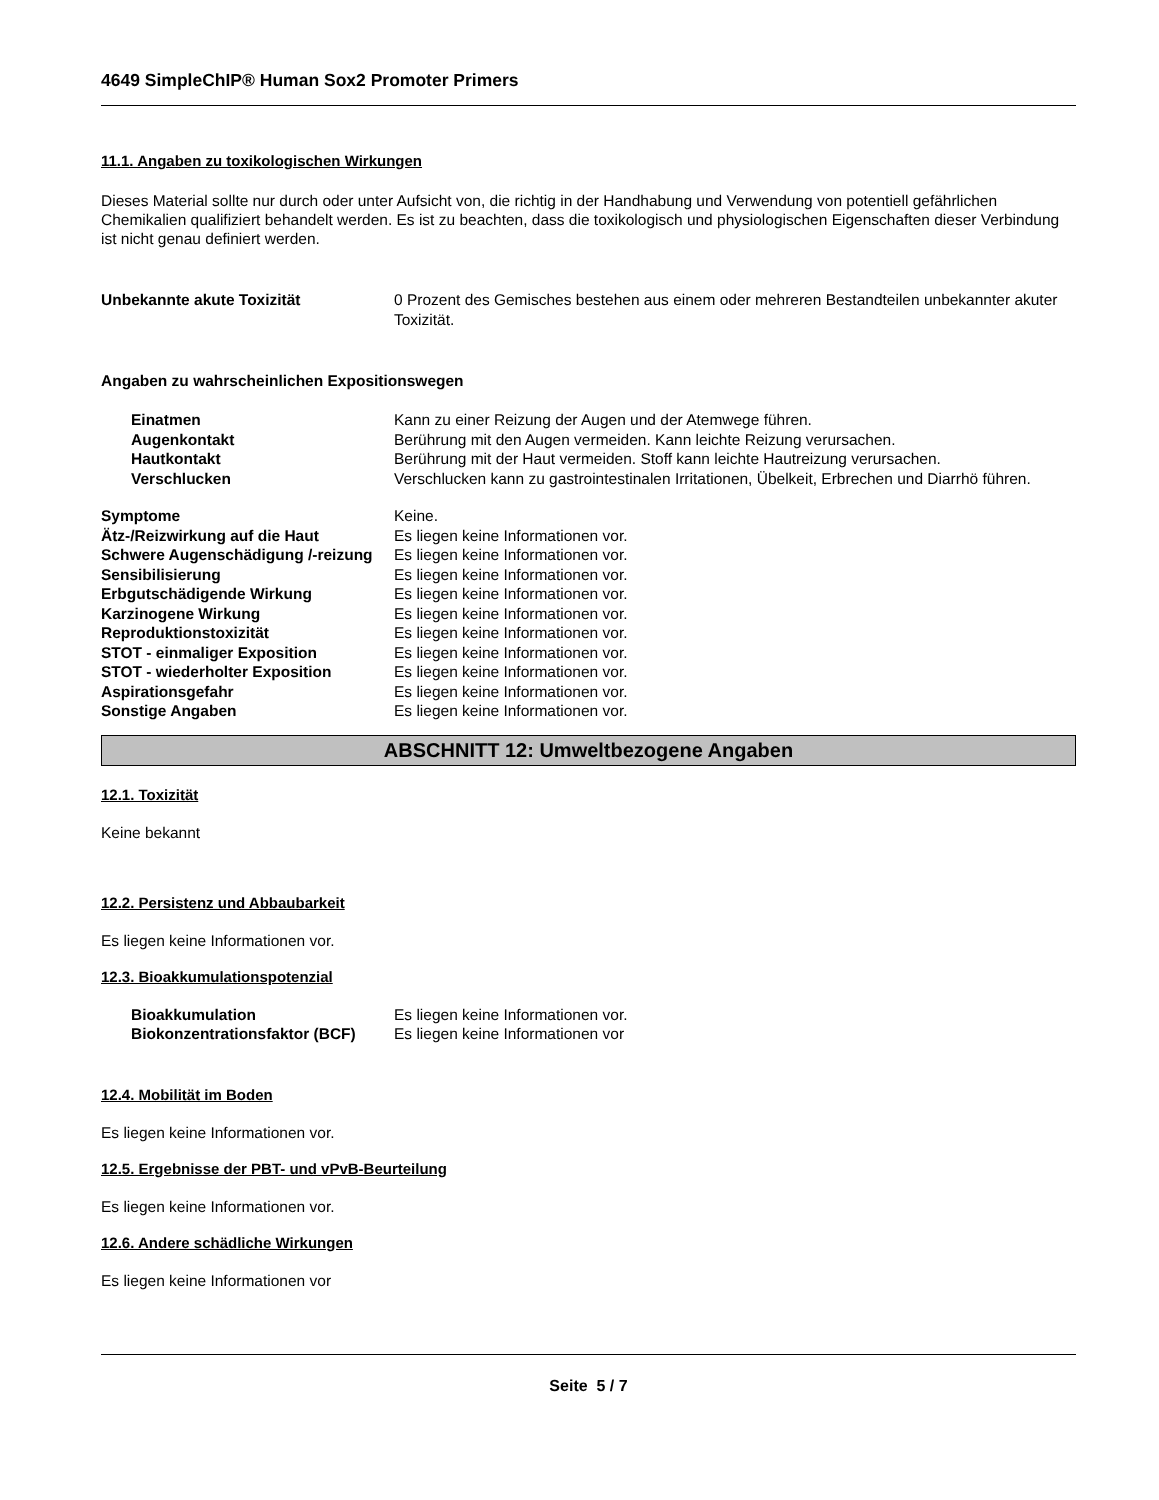4649 SimpleChIP® Human Sox2 Promoter Primers
11.1. Angaben zu toxikologischen Wirkungen
Dieses Material sollte nur durch oder unter Aufsicht von, die richtig in der Handhabung und Verwendung von potentiell gefährlichen Chemikalien qualifiziert behandelt werden. Es ist zu beachten, dass die toxikologisch und physiologischen Eigenschaften dieser Verbindung ist nicht genau definiert werden.
| Unbekannte akute Toxizität | 0 Prozent des Gemisches bestehen aus einem oder mehreren Bestandteilen unbekannter akuter Toxizität. |
Angaben zu wahrscheinlichen Expositionswegen
| Einatmen | Kann zu einer Reizung der Augen und der Atemwege führen. |
| Augenkontakt | Berührung mit den Augen vermeiden. Kann leichte Reizung verursachen. |
| Hautkontakt | Berührung mit der Haut vermeiden. Stoff kann leichte Hautreizung verursachen. |
| Verschlucken | Verschlucken kann zu gastrointestinalen Irritationen, Übelkeit, Erbrechen und Diarrhö führen. |
| Symptome | Keine. |
| Ätz-/Reizwirkung auf die Haut | Es liegen keine Informationen vor. |
| Schwere Augenschädigung /-reizung | Es liegen keine Informationen vor. |
| Sensibilisierung | Es liegen keine Informationen vor. |
| Erbgutschädigende Wirkung | Es liegen keine Informationen vor. |
| Karzinogene Wirkung | Es liegen keine Informationen vor. |
| Reproduktionstoxizität | Es liegen keine Informationen vor. |
| STOT - einmaliger Exposition | Es liegen keine Informationen vor. |
| STOT - wiederholter Exposition | Es liegen keine Informationen vor. |
| Aspirationsgefahr | Es liegen keine Informationen vor. |
| Sonstige Angaben | Es liegen keine Informationen vor. |
ABSCHNITT 12: Umweltbezogene Angaben
12.1. Toxizität
Keine bekannt
12.2. Persistenz und Abbaubarkeit
Es liegen keine Informationen vor.
12.3. Bioakkumulationspotenzial
| Bioakkumulation | Es liegen keine Informationen vor. |
| Biokonzentrationsfaktor (BCF) | Es liegen keine Informationen vor |
12.4. Mobilität im Boden
Es liegen keine Informationen vor.
12.5. Ergebnisse der PBT- und vPvB-Beurteilung
Es liegen keine Informationen vor.
12.6. Andere schädliche Wirkungen
Es liegen keine Informationen vor
Seite 5 / 7